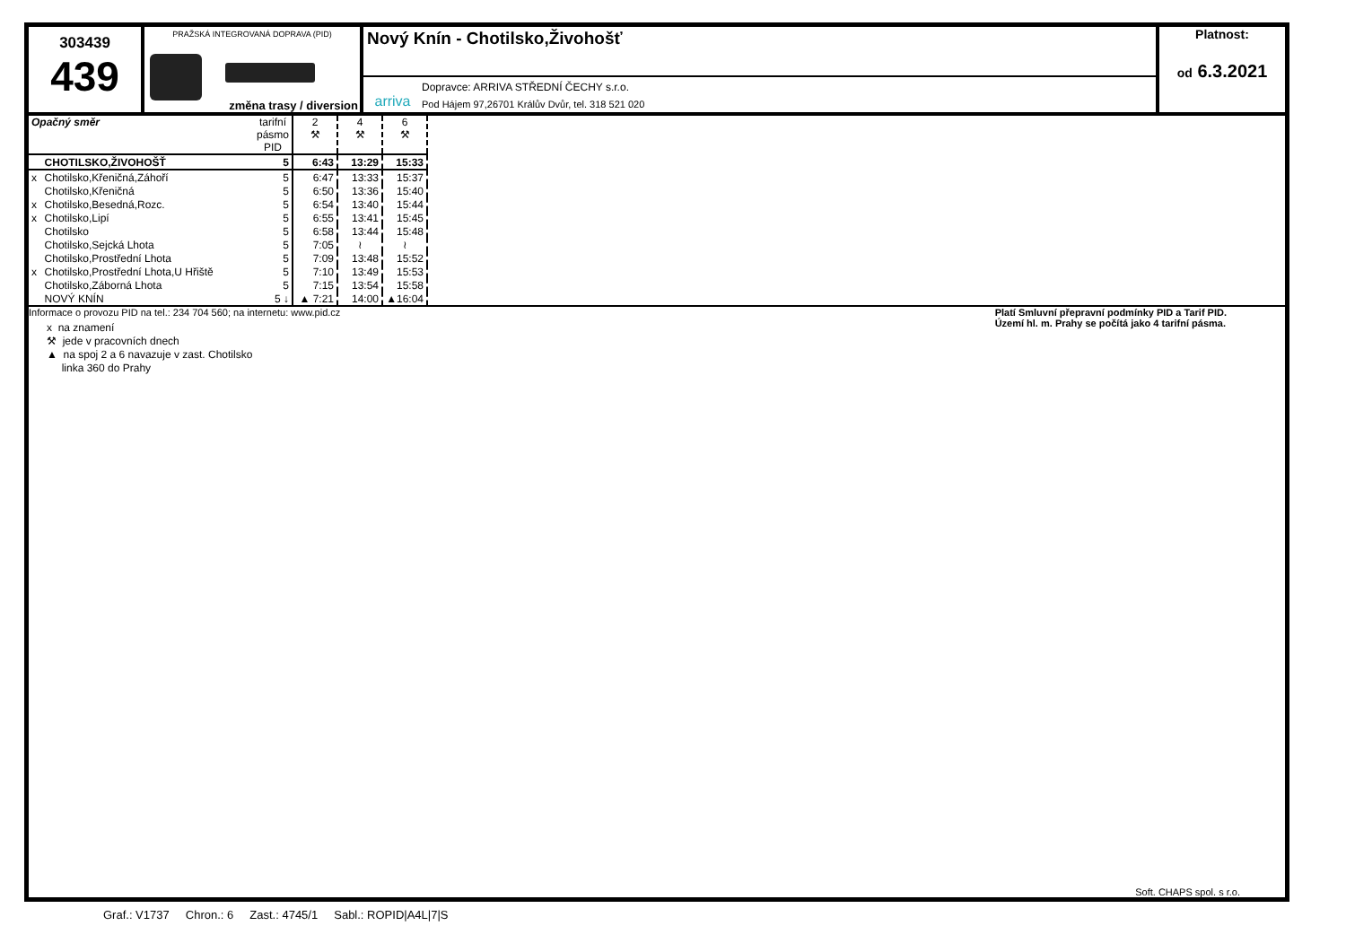303439
439
PRAŽSKÁ INTEGROVANÁ DOPRAVA (PID)
změna trasy / diversion
Nový Knín - Chotilsko,Živohošť
arriva
Dopravce: ARRIVA STŘEDNÍ ČECHY s.r.o.
Pod Hájem 97,26701 Králův Dvůr, tel. 318 521 020
Platnost:
od 6.3.2021
| Opačný směr | | tarifní pásmo PID | 2 ⚒ | 4 ⚒ | 6 ⚒ |
| | CHOTILSKO,ŽIVOHOŠŤ | 5 | 6:43 | 13:29 | 15:33 |
| x | Chotilsko,Křeničná,Záhoří | 5 | 6:47 | 13:33 | 15:37 |
| | Chotilsko,Křeničná | 5 | 6:50 | 13:36 | 15:40 |
| x | Chotilsko,Besedná,Rozc. | 5 | 6:54 | 13:40 | 15:44 |
| x | Chotilsko,Lipí | 5 | 6:55 | 13:41 | 15:45 |
| | Chotilsko | 5 | 6:58 | 13:44 | 15:48 |
| | Chotilsko,Sejcká Lhota | 5 | 7:05 | ≀ | ≀ |
| | Chotilsko,Prostřední Lhota | 5 | 7:09 | 13:48 | 15:52 |
| x | Chotilsko,Prostřední Lhota,U Hřiště | 5 | 7:10 | 13:49 | 15:53 |
| | Chotilsko,Záborná Lhota | 5 | 7:15 | 13:54 | 15:58 |
| | NOVÝ KNÍN | 5 ↓ | ▲ 7:21 | 14:00 | ▲16:04 |
Informace o provozu PID na tel.: 234 704 560; na internetu: www.pid.cz
x na znamení
⚒ jede v pracovních dnech
▲ na spoj 2 a 6 navazuje v zast. Chotilsko
linka 360 do Prahy
Platí Smluvní přepravní podmínky PID a Tarif PID.
Území hl. m. Prahy se počítá jako 4 tarifní pásma.
Soft. CHAPS spol. s r.o.
Graf.: V1737 Chron.: 6 Zast.: 4745/1 Sabl.: ROPID|A4L|7|S